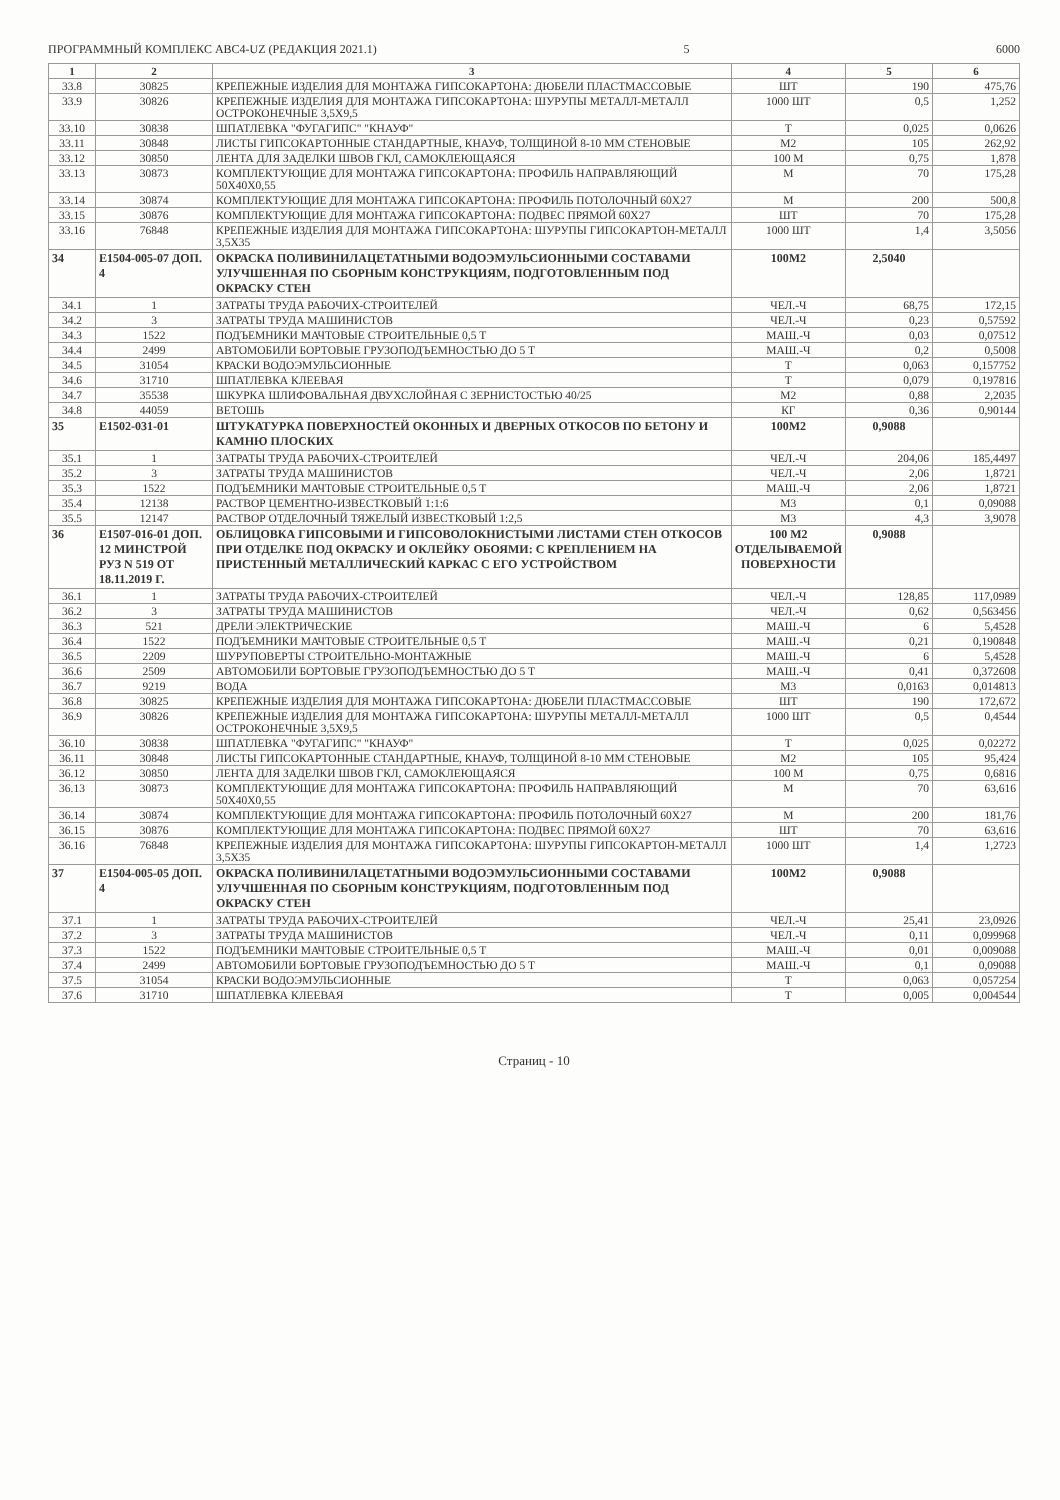ПРОГРАММНЫЙ КОМПЛЕКС АВС4-UZ (РЕДАКЦИЯ 2021.1) 5 6000
| 1 | 2 | 3 | 4 | 5 | 6 |
| --- | --- | --- | --- | --- | --- |
| 33.8 | 30825 | КРЕПЕЖНЫЕ ИЗДЕЛИЯ ДЛЯ МОНТАЖА ГИПСОКАРТОНА: ДЮБЕЛИ ПЛАСТМАССОВЫЕ | ШТ | 190 | 475,76 |
| 33.9 | 30826 | КРЕПЕЖНЫЕ ИЗДЕЛИЯ ДЛЯ МОНТАЖА ГИПСОКАРТОНА: ШУРУПЫ МЕТАЛЛ-МЕТАЛЛ ОСТРОКОНЕЧНЫЕ 3,5Х9,5 | 1000 ШТ | 0,5 | 1,252 |
| 33.10 | 30838 | ШПАТЛЕВКА "ФУГАГИПС" "КНАУФ" | Т | 0,025 | 0,0626 |
| 33.11 | 30848 | ЛИСТЫ ГИПСОКАРТОННЫЕ СТАНДАРТНЫЕ, КНАУФ, ТОЛЩИНОЙ 8-10 ММ СТЕНОВЫЕ | М2 | 105 | 262,92 |
| 33.12 | 30850 | ЛЕНТА ДЛЯ ЗАДЕЛКИ ШВОВ ГКЛ, САМОКЛЕЮЩАЯСЯ | 100 М | 0,75 | 1,878 |
| 33.13 | 30873 | КОМПЛЕКТУЮЩИЕ ДЛЯ МОНТАЖА ГИПСОКАРТОНА: ПРОФИЛЬ НАПРАВЛЯЮЩИЙ 50Х40Х0,55 | М | 70 | 175,28 |
| 33.14 | 30874 | КОМПЛЕКТУЮЩИЕ ДЛЯ МОНТАЖА ГИПСОКАРТОНА: ПРОФИЛЬ ПОТОЛОЧНЫЙ 60Х27 | М | 200 | 500,8 |
| 33.15 | 30876 | КОМПЛЕКТУЮЩИЕ ДЛЯ МОНТАЖА ГИПСОКАРТОНА: ПОДВЕС ПРЯМОЙ 60Х27 | ШТ | 70 | 175,28 |
| 33.16 | 76848 | КРЕПЕЖНЫЕ ИЗДЕЛИЯ ДЛЯ МОНТАЖА ГИПСОКАРТОНА: ШУРУПЫ ГИПСОКАРТОН-МЕТАЛЛ 3,5Х35 | 1000 ШТ | 1,4 | 3,5056 |
| 34 | Е1504-005-07 ДОП. 4 | ОКРАСКА ПОЛИВИНИЛАЦЕТАТНЫМИ ВОДОЭМУЛЬСИОННЫМИ СОСТАВАМИ УЛУЧШЕННАЯ ПО СБОРНЫМ КОНСТРУКЦИЯМ, ПОДГОТОВЛЕННЫМ ПОД ОКРАСКУ СТЕН | 100М2 | 2,5040 | |
| 34.1 | 1 | ЗАТРАТЫ ТРУДА РАБОЧИХ-СТРОИТЕЛЕЙ | ЧЕЛ.-Ч | 68,75 | 172,15 |
| 34.2 | 3 | ЗАТРАТЫ ТРУДА МАШИНИСТОВ | ЧЕЛ.-Ч | 0,23 | 0,57592 |
| 34.3 | 1522 | ПОДЪЕМНИКИ МАЧТОВЫЕ СТРОИТЕЛЬНЫЕ 0,5 Т | МАШ.-Ч | 0,03 | 0,07512 |
| 34.4 | 2499 | АВТОМОБИЛИ БОРТОВЫЕ ГРУЗОПОДЪЕМНОСТЬЮ ДО 5 Т | МАШ.-Ч | 0,2 | 0,5008 |
| 34.5 | 31054 | КРАСКИ ВОДОЭМУЛЬСИОННЫЕ | Т | 0,063 | 0,157752 |
| 34.6 | 31710 | ШПАТЛЕВКА КЛЕЕВАЯ | Т | 0,079 | 0,197816 |
| 34.7 | 35538 | ШКУРКА ШЛИФОВАЛЬНАЯ ДВУХСЛОЙНАЯ С ЗЕРНИСТОСТЬЮ 40/25 | М2 | 0,88 | 2,2035 |
| 34.8 | 44059 | ВЕТОШЬ | КГ | 0,36 | 0,90144 |
| 35 | Е1502-031-01 | ШТУКАТУРКА ПОВЕРХНОСТЕЙ ОКОННЫХ И ДВЕРНЫХ ОТКОСОВ ПО БЕТОНУ И КАМНЮ ПЛОСКИХ | 100М2 | 0,9088 | |
| 35.1 | 1 | ЗАТРАТЫ ТРУДА РАБОЧИХ-СТРОИТЕЛЕЙ | ЧЕЛ.-Ч | 204,06 | 185,4497 |
| 35.2 | 3 | ЗАТРАТЫ ТРУДА МАШИНИСТОВ | ЧЕЛ.-Ч | 2,06 | 1,8721 |
| 35.3 | 1522 | ПОДЪЕМНИКИ МАЧТОВЫЕ СТРОИТЕЛЬНЫЕ 0,5 Т | МАШ.-Ч | 2,06 | 1,8721 |
| 35.4 | 12138 | РАСТВОР ЦЕМЕНТНО-ИЗВЕСТКОВЫЙ 1:1:6 | М3 | 0,1 | 0,09088 |
| 35.5 | 12147 | РАСТВОР ОТДЕЛОЧНЫЙ ТЯЖЕЛЫЙ ИЗВЕСТКОВЫЙ 1:2,5 | М3 | 4,3 | 3,9078 |
| 36 | Е1507-016-01 ДОП. 12 МИНСТРОЙ РУЗ N 519 ОТ 18.11.2019 Г. | ОБЛИЦОВКА ГИПСОВЫМИ И ГИПСОВОЛОКНИСТЫМИ ЛИСТАМИ СТЕН ОТКОСОВ ПРИ ОТДЕЛКЕ ПОД ОКРАСКУ И ОКЛЕЙКУ ОБОЯМИ: С КРЕПЛЕНИЕМ НА ПРИСТЕННЫЙ МЕТАЛЛИЧЕСКИЙ КАРКАС С ЕГО УСТРОЙСТВОМ | 100 М2 ОТДЕЛЫВАЕМОЙ ПОВЕРХНОСТИ | 0,9088 | |
| 36.1 | 1 | ЗАТРАТЫ ТРУДА РАБОЧИХ-СТРОИТЕЛЕЙ | ЧЕЛ.-Ч | 128,85 | 117,0989 |
| 36.2 | 3 | ЗАТРАТЫ ТРУДА МАШИНИСТОВ | ЧЕЛ.-Ч | 0,62 | 0,563456 |
| 36.3 | 521 | ДРЕЛИ ЭЛЕКТРИЧЕСКИЕ | МАШ.-Ч | 6 | 5,4528 |
| 36.4 | 1522 | ПОДЪЕМНИКИ МАЧТОВЫЕ СТРОИТЕЛЬНЫЕ 0,5 Т | МАШ.-Ч | 0,21 | 0,190848 |
| 36.5 | 2209 | ШУРУПОВЕРТЫ СТРОИТЕЛЬНО-МОНТАЖНЫЕ | МАШ.-Ч | 6 | 5,4528 |
| 36.6 | 2509 | АВТОМОБИЛИ БОРТОВЫЕ ГРУЗОПОДЪЕМНОСТЬЮ ДО 5 Т | МАШ.-Ч | 0,41 | 0,372608 |
| 36.7 | 9219 | ВОДА | М3 | 0,0163 | 0,014813 |
| 36.8 | 30825 | КРЕПЕЖНЫЕ ИЗДЕЛИЯ ДЛЯ МОНТАЖА ГИПСОКАРТОНА: ДЮБЕЛИ ПЛАСТМАССОВЫЕ | ШТ | 190 | 172,672 |
| 36.9 | 30826 | КРЕПЕЖНЫЕ ИЗДЕЛИЯ ДЛЯ МОНТАЖА ГИПСОКАРТОНА: ШУРУПЫ МЕТАЛЛ-МЕТАЛЛ ОСТРОКОНЕЧНЫЕ 3,5Х9,5 | 1000 ШТ | 0,5 | 0,4544 |
| 36.10 | 30838 | ШПАТЛЕВКА "ФУГАГИПС" "КНАУФ" | Т | 0,025 | 0,02272 |
| 36.11 | 30848 | ЛИСТЫ ГИПСОКАРТОННЫЕ СТАНДАРТНЫЕ, КНАУФ, ТОЛЩИНОЙ 8-10 ММ СТЕНОВЫЕ | М2 | 105 | 95,424 |
| 36.12 | 30850 | ЛЕНТА ДЛЯ ЗАДЕЛКИ ШВОВ ГКЛ, САМОКЛЕЮЩАЯСЯ | 100 М | 0,75 | 0,6816 |
| 36.13 | 30873 | КОМПЛЕКТУЮЩИЕ ДЛЯ МОНТАЖА ГИПСОКАРТОНА: ПРОФИЛЬ НАПРАВЛЯЮЩИЙ 50Х40Х0,55 | М | 70 | 63,616 |
| 36.14 | 30874 | КОМПЛЕКТУЮЩИЕ ДЛЯ МОНТАЖА ГИПСОКАРТОНА: ПРОФИЛЬ ПОТОЛОЧНЫЙ 60Х27 | М | 200 | 181,76 |
| 36.15 | 30876 | КОМПЛЕКТУЮЩИЕ ДЛЯ МОНТАЖА ГИПСОКАРТОНА: ПОДВЕС ПРЯМОЙ 60Х27 | ШТ | 70 | 63,616 |
| 36.16 | 76848 | КРЕПЕЖНЫЕ ИЗДЕЛИЯ ДЛЯ МОНТАЖА ГИПСОКАРТОНА: ШУРУПЫ ГИПСОКАРТОН-МЕТАЛЛ 3,5Х35 | 1000 ШТ | 1,4 | 1,2723 |
| 37 | Е1504-005-05 ДОП. 4 | ОКРАСКА ПОЛИВИНИЛАЦЕТАТНЫМИ ВОДОЭМУЛЬСИОННЫМИ СОСТАВАМИ УЛУЧШЕННАЯ ПО СБОРНЫМ КОНСТРУКЦИЯМ, ПОДГОТОВЛЕННЫМ ПОД ОКРАСКУ СТЕН | 100М2 | 0,9088 | |
| 37.1 | 1 | ЗАТРАТЫ ТРУДА РАБОЧИХ-СТРОИТЕЛЕЙ | ЧЕЛ.-Ч | 25,41 | 23,0926 |
| 37.2 | 3 | ЗАТРАТЫ ТРУДА МАШИНИСТОВ | ЧЕЛ.-Ч | 0,11 | 0,099968 |
| 37.3 | 1522 | ПОДЪЕМНИКИ МАЧТОВЫЕ СТРОИТЕЛЬНЫЕ 0,5 Т | МАШ.-Ч | 0,01 | 0,009088 |
| 37.4 | 2499 | АВТОМОБИЛИ БОРТОВЫЕ ГРУЗОПОДЪЕМНОСТЬЮ ДО 5 Т | МАШ.-Ч | 0,1 | 0,09088 |
| 37.5 | 31054 | КРАСКИ ВОДОЭМУЛЬСИОННЫЕ | Т | 0,063 | 0,057254 |
| 37.6 | 31710 | ШПАТЛЕВКА КЛЕЕВАЯ | Т | 0,005 | 0,004544 |
Страниц - 10